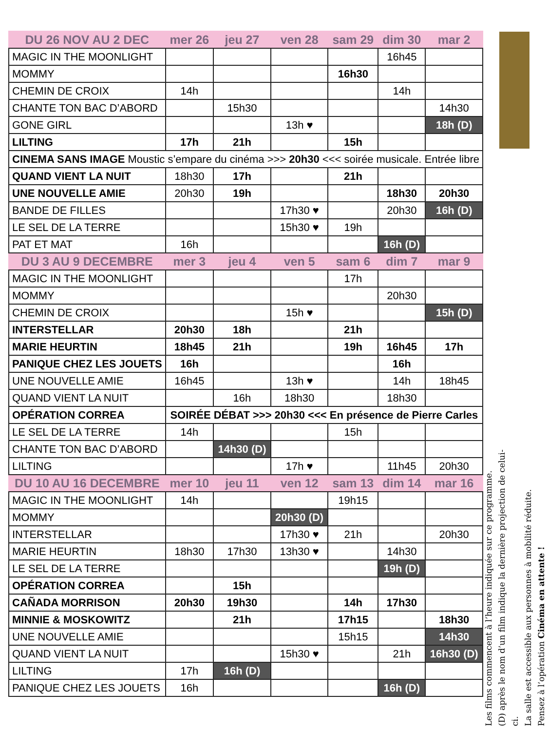| DU 26 NOV AU 2 DEC | mer 26 | jeu 27 | ven 28 | sam 29 | dim 30 | mar 2 |
| --- | --- | --- | --- | --- | --- | --- |
| MAGIC IN THE MOONLIGHT | | | | | 16h45 | |
| MOMMY | | | | 16h30 | | |
| CHEMIN DE CROIX | 14h | | | | 14h | |
| CHANTE TON BAC D’ABORD | | 15h30 | | | | 14h30 |
| GONE GIRL | | | 13h ♥ | | | 18h (D) |
| LILTING | 17h | 21h | | 15h | | |
| CINEMA SANS IMAGE Moustic s’empare du cinéma >>> 20h30 <<< soirée musicale. Entrée libre | | | | | | |
| QUAND VIENT LA NUIT | 18h30 | 17h | | 21h | | |
| UNE NOUVELLE AMIE | 20h30 | 19h | | | 18h30 | 20h30 |
| BANDE DE FILLES | | | 17h30 ♥ | | 20h30 | 16h (D) |
| LE SEL DE LA TERRE | | | 15h30 ♥ | 19h | | |
| PAT ET MAT | 16h | | | | 16h (D) | |
| DU 3 AU 9 DECEMBRE | mer 3 | jeu 4 | ven 5 | sam 6 | dim 7 | mar 9 |
| MAGIC IN THE MOONLIGHT | | | | 17h | | |
| MOMMY | | | | | 20h30 | |
| CHEMIN DE CROIX | | | 15h ♥ | | | 15h (D) |
| INTERSTELLAR | 20h30 | 18h | | 21h | | |
| MARIE HEURTIN | 18h45 | 21h | | 19h | 16h45 | 17h |
| PANIQUE CHEZ LES JOUETS | 16h | | | | 16h | |
| UNE NOUVELLE AMIE | 16h45 | | 13h ♥ | | 14h | 18h45 |
| QUAND VIENT LA NUIT | | 16h | 18h30 | | 18h30 | |
| OPÉRATION CORREA | SOIRÉE DÉBAT >>> 20h30 <<< En présence de Pierre Carles | | | | | |
| LE SEL DE LA TERRE | 14h | | | 15h | | |
| CHANTE TON BAC D’ABORD | | 14h30 (D) | | | | |
| LILTING | | | 17h ♥ | | 11h45 | 20h30 |
| DU 10 AU 16 DECEMBRE | mer 10 | jeu 11 | ven 12 | sam 13 | dim 14 | mar 16 |
| MAGIC IN THE MOONLIGHT | 14h | | | 19h15 | | |
| MOMMY | | | 20h30 (D) | | | |
| INTERSTELLAR | | | 17h30 ♥ | 21h | | 20h30 |
| MARIE HEURTIN | 18h30 | 17h30 | 13h30 ♥ | | 14h30 | |
| LE SEL DE LA TERRE | | | | | 19h (D) | |
| OPÉRATION CORREA | | 15h | | | | |
| CAÑADA MORRISON | 20h30 | 19h30 | | 14h | 17h30 | |
| MINNIE & MOSKOWITZ | | 21h | | 17h15 | | 18h30 |
| UNE NOUVELLE AMIE | | | | 15h15 | | 14h30 |
| QUAND VIENT LA NUIT | | | 15h30 ♥ | | 21h | 16h30 (D) |
| LILTING | 17h | 16h (D) | | | | |
| PANIQUE CHEZ LES JOUETS | 16h | | | | 16h (D) | |
Les films commencent à l’heure indiquée sur ce programme.
(D) après le nom d’un film indique la dernière projection de celui-ci.
La salle est accessible aux personnes à mobilité réduite.
Pensez à l’opération Cinéma en attente !